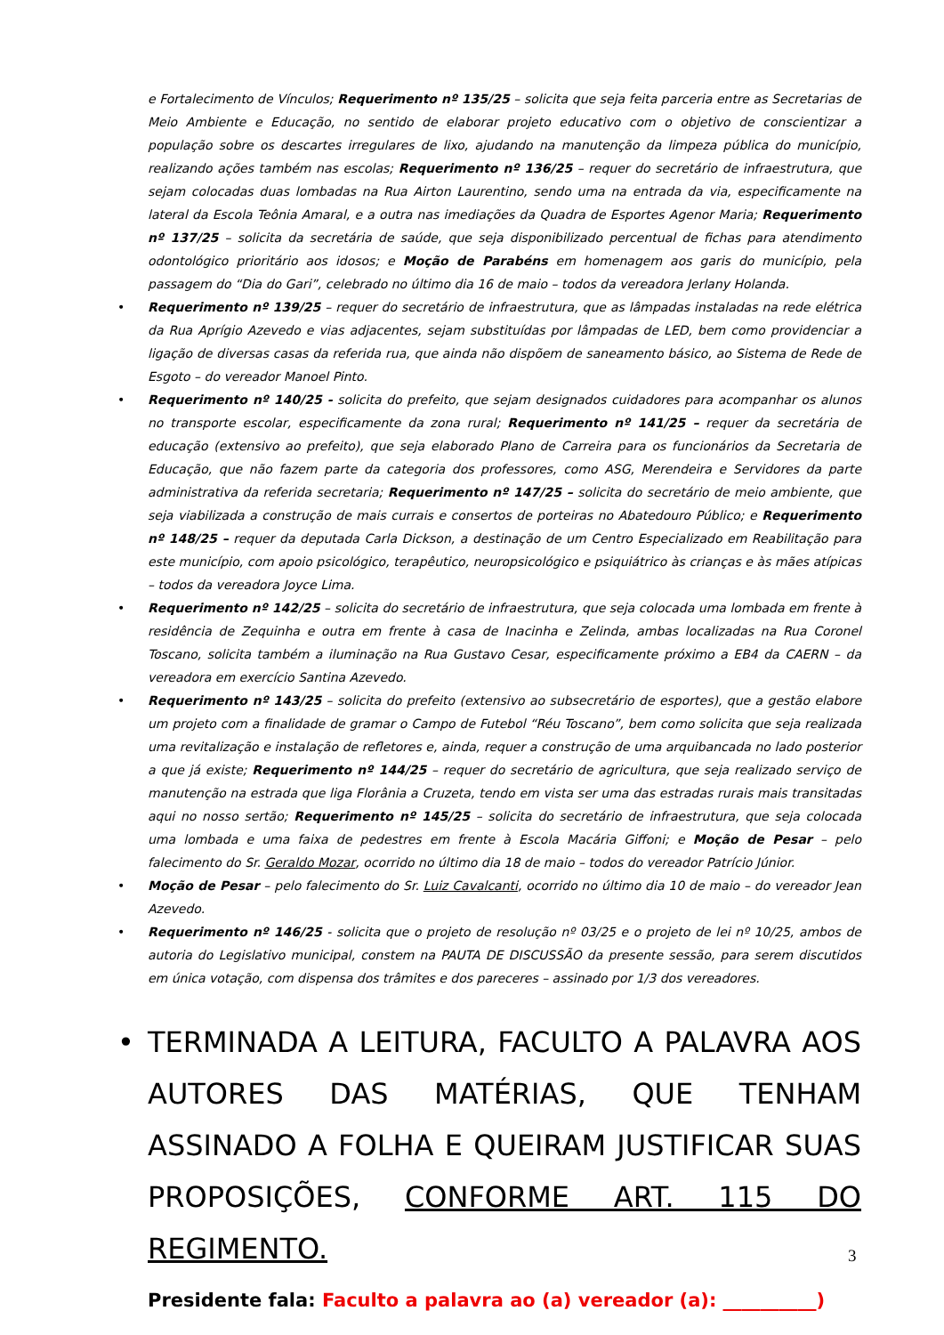e Fortalecimento de Vínculos; Requerimento nº 135/25 – solicita que seja feita parceria entre as Secretarias de Meio Ambiente e Educação, no sentido de elaborar projeto educativo com o objetivo de conscientizar a população sobre os descartes irregulares de lixo, ajudando na manutenção da limpeza pública do município, realizando ações também nas escolas; Requerimento nº 136/25 – requer do secretário de infraestrutura, que sejam colocadas duas lombadas na Rua Airton Laurentino, sendo uma na entrada da via, especificamente na lateral da Escola Teônia Amaral, e a outra nas imediações da Quadra de Esportes Agenor Maria; Requerimento nº 137/25 – solicita da secretária de saúde, que seja disponibilizado percentual de fichas para atendimento odontológico prioritário aos idosos; e Moção de Parabéns em homenagem aos garis do município, pela passagem do “Dia do Gari”, celebrado no último dia 16 de maio – todos da vereadora Jerlany Holanda.
• Requerimento nº 139/25 – requer do secretário de infraestrutura, que as lâmpadas instaladas na rede elétrica da Rua Aprígio Azevedo e vias adjacentes, sejam substituídas por lâmpadas de LED, bem como providenciar a ligação de diversas casas da referida rua, que ainda não dispõem de saneamento básico, ao Sistema de Rede de Esgoto – do vereador Manoel Pinto.
• Requerimento nº 140/25 - solicita do prefeito, que sejam designados cuidadores para acompanhar os alunos no transporte escolar, especificamente da zona rural; Requerimento nº 141/25 – requer da secretária de educação (extensivo ao prefeito), que seja elaborado Plano de Carreira para os funcionários da Secretaria de Educação, que não fazem parte da categoria dos professores, como ASG, Merendeira e Servidores da parte administrativa da referida secretaria; Requerimento nº 147/25 – solicita do secretário de meio ambiente, que seja viabilizada a construção de mais currais e consertos de porteiras no Abatedouro Público; e Requerimento nº 148/25 – requer da deputada Carla Dickson, a destinação de um Centro Especializado em Reabilitação para este município, com apoio psicológico, terapêutico, neuropsicológico e psiquiátrico às crianças e às mães atípicas – todos da vereadora Joyce Lima.
• Requerimento nº 142/25 – solicita do secretário de infraestrutura, que seja colocada uma lombada em frente à residência de Zequinha e outra em frente à casa de Inacinha e Zelinda, ambas localizadas na Rua Coronel Toscano, solicita também a iluminação na Rua Gustavo Cesar, especificamente próximo a EB4 da CAERN – da vereadora em exercício Santina Azevedo.
• Requerimento nº 143/25 – solicita do prefeito (extensivo ao subsecretário de esportes), que a gestão elabore um projeto com a finalidade de gramar o Campo de Futebol “Réu Toscano”, bem como solicita que seja realizada uma revitalização e instalação de refletores e, ainda, requer a construção de uma arquibancada no lado posterior a que já existe; Requerimento nº 144/25 – requer do secretário de agricultura, que seja realizado serviço de manutenção na estrada que liga Florânia a Cruzeta, tendo em vista ser uma das estradas rurais mais transitadas aqui no nosso sertão; Requerimento nº 145/25 – solicita do secretário de infraestrutura, que seja colocada uma lombada e uma faixa de pedestres em frente à Escola Macária Giffoni; e Moção de Pesar – pelo falecimento do Sr. Geraldo Mozar, ocorrido no último dia 18 de maio – todos do vereador Patrício Júnior.
• Moção de Pesar – pelo falecimento do Sr. Luiz Cavalcanti, ocorrido no último dia 10 de maio – do vereador Jean Azevedo.
• Requerimento nº 146/25 - solicita que o projeto de resolução nº 03/25 e o projeto de lei nº 10/25, ambos de autoria do Legislativo municipal, constem na PAUTA DE DISCUSSÃO da presente sessão, para serem discutidos em única votação, com dispensa dos trâmites e dos pareceres – assinado por 1/3 dos vereadores.
• TERMINADA A LEITURA, FACULTO A PALAVRA AOS AUTORES DAS MATÉRIAS, QUE TENHAM ASSINADO A FOLHA E QUEIRAM JUSTIFICAR SUAS PROPOSIÇÕES, CONFORME ART. 115 DO REGIMENTO.
Presidente fala: Faculto a palavra ao (a) vereador (a): __________)
3